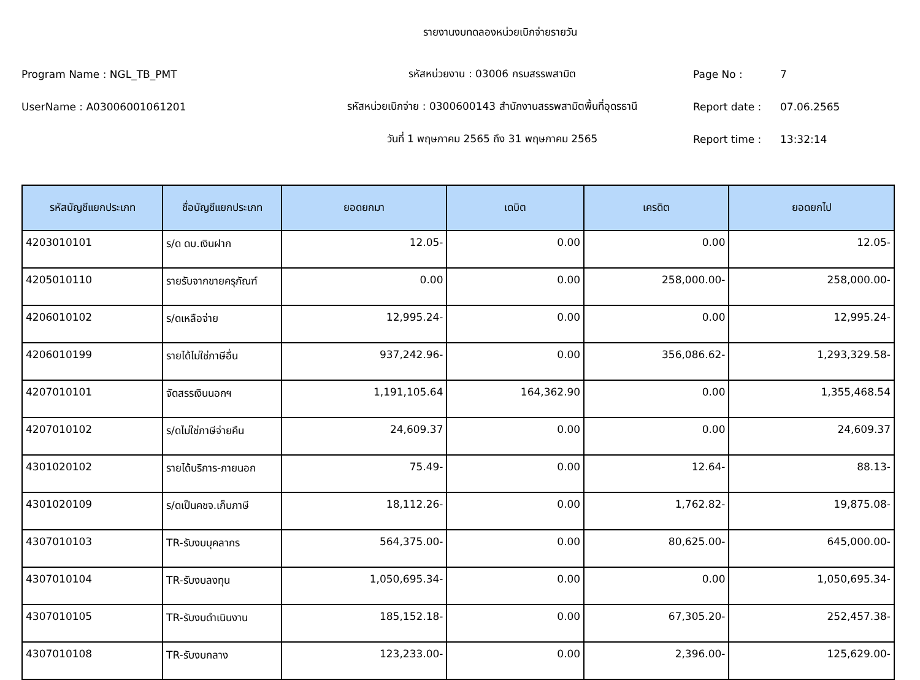รายงานงบทดลองหน่วยเบิกจ่ายรายวัน
Program Name : NGL_TB_PMT รหัสหน่วยงาน : 03006 กรมสรรพสามิต Page No : 7
UserName : A03006001061201 รหัสหน่วยเบิกจ่าย : 0300600143 สำนักงานสรรพสามิตพื้นที่อุดรธานี Report date : 07.06.2565
วันที่ 1 พฤษภาคม 2565 ถึง 31 พฤษภาคม 2565 Report time : 13:32:14
| รหัสบัญชีแยกประเภท | ชื่อบัญชีแยกประเภท | ยอดยกมา | เดบิต | เครดิต | ยอดยกไป |
| --- | --- | --- | --- | --- | --- |
| 4203010101 | ร/ด ดบ.เงินฝาก | 12.05- | 0.00 | 0.00 | 12.05- |
| 4205010110 | รายรับจากขายครุภัณฑ์ | 0.00 | 0.00 | 258,000.00- | 258,000.00- |
| 4206010102 | ร/ดเหลือจ่าย | 12,995.24- | 0.00 | 0.00 | 12,995.24- |
| 4206010199 | รายได้ไม่ใช่ภาษีอื่น | 937,242.96- | 0.00 | 356,086.62- | 1,293,329.58- |
| 4207010101 | จัดสรรเงินนอกฯ | 1,191,105.64 | 164,362.90 | 0.00 | 1,355,468.54 |
| 4207010102 | ร/ดไม่ใช่ภาษีจ่ายคืน | 24,609.37 | 0.00 | 0.00 | 24,609.37 |
| 4301020102 | รายได้บริการ-ภายนอก | 75.49- | 0.00 | 12.64- | 88.13- |
| 4301020109 | ร/ดเป็นคชจ.เก็บภาษี | 18,112.26- | 0.00 | 1,762.82- | 19,875.08- |
| 4307010103 | TR-รับงบบุคลากร | 564,375.00- | 0.00 | 80,625.00- | 645,000.00- |
| 4307010104 | TR-รับงบลงทุน | 1,050,695.34- | 0.00 | 0.00 | 1,050,695.34- |
| 4307010105 | TR-รับงบดำเนินงาน | 185,152.18- | 0.00 | 67,305.20- | 252,457.38- |
| 4307010108 | TR-รับงบกลาง | 123,233.00- | 0.00 | 2,396.00- | 125,629.00- |